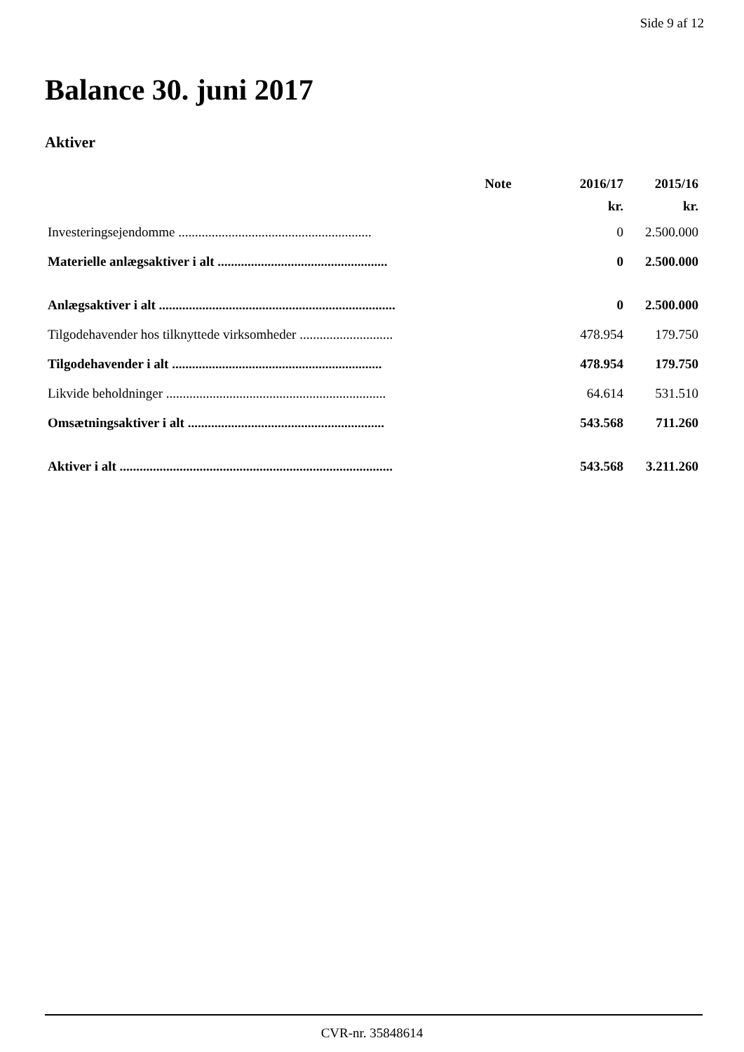Side 9 af 12
Balance 30. juni 2017
Aktiver
| | Note | 2016/17 | 2015/16 |
| --- | --- | --- | --- |
| | | kr. | kr. |
| Investeringsejendomme .......................................................... | | 0 | 2.500.000 |
| Materielle anlægsaktiver i alt ................................................... | | 0 | 2.500.000 |
| Anlægsaktiver i alt ....................................................................... | | 0 | 2.500.000 |
| Tilgodehavender hos tilknyttede virksomheder ............................ | | 478.954 | 179.750 |
| Tilgodehavender i alt ............................................................... | | 478.954 | 179.750 |
| Likvide beholdninger .................................................................. | | 64.614 | 531.510 |
| Omsætningsaktiver i alt ........................................................... | | 543.568 | 711.260 |
| Aktiver i alt .................................................................................. | | 543.568 | 3.211.260 |
CVR-nr. 35848614